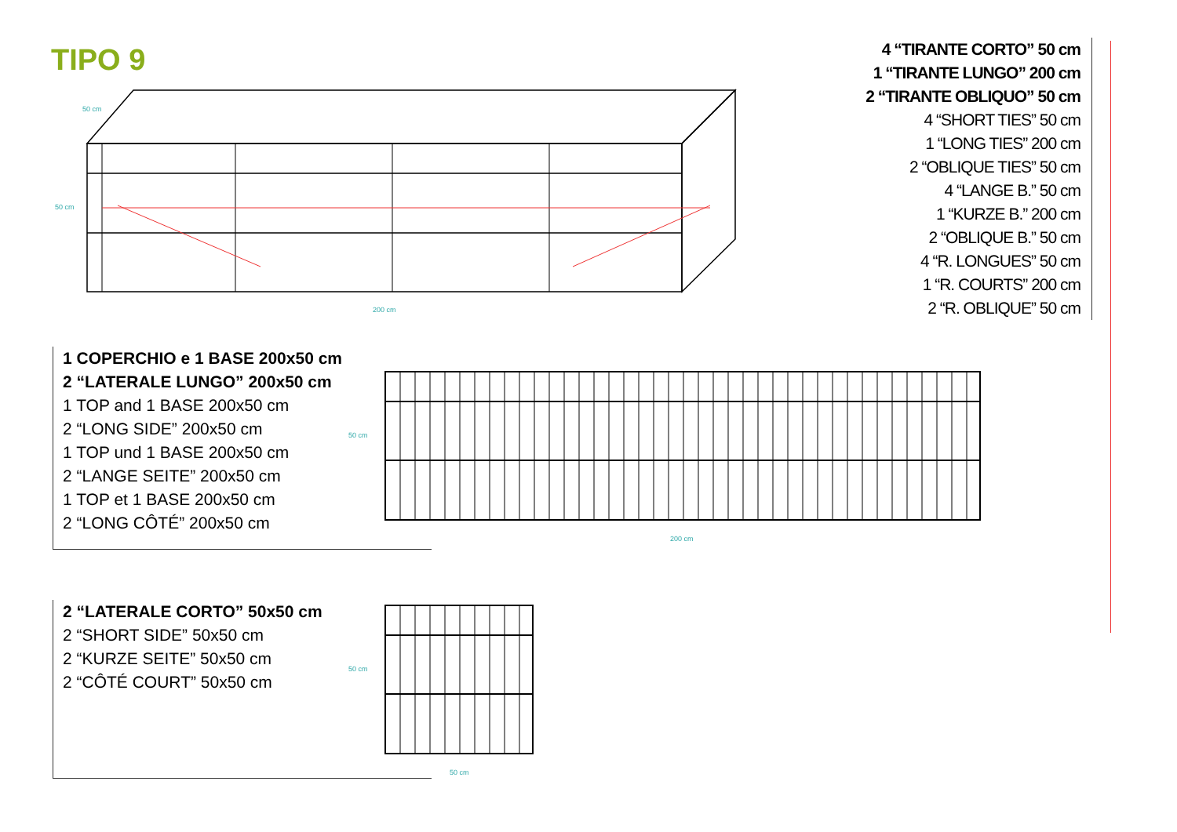TIPO 9
50 cm
200 cm
50 cm
4 “TIRANTE CORTO” 50 cm
1 “TIRANTE LUNGO” 200 cm
2 “TIRANTE OBLIQUO” 50 cm
4 “SHORT TIES” 50 cm
1 “LONG TIES” 200 cm
2 “OBLIQUE TIES” 50 cm
4 “LANGE B.” 50 cm
1 “KURZE B.” 200 cm
2 “OBLIQUE B.” 50 cm
4 “R. LONGUES” 50 cm
1 “R. COURTS” 200 cm
2 “R. OBLIQUE” 50 cm
1 COPERCHIO e 1 BASE 200x50 cm
2 “LATERALE LUNGO” 200x50 cm
1 TOP and 1 BASE 200x50 cm
2 “LONG SIDE” 200x50 cm
1 TOP und 1 BASE 200x50 cm
2 “LANGE SEITE” 200x50 cm
1 TOP et 1 BASE 200x50 cm
2 “LONG CÔTÉ” 200x50 cm
50 cm
200 cm
2 “LATERALE CORTO” 50x50 cm
2 “SHORT SIDE” 50x50 cm
2 “KURZE SEITE” 50x50 cm
2 “CÔTÉ COURT” 50x50 cm
50 cm
50 cm